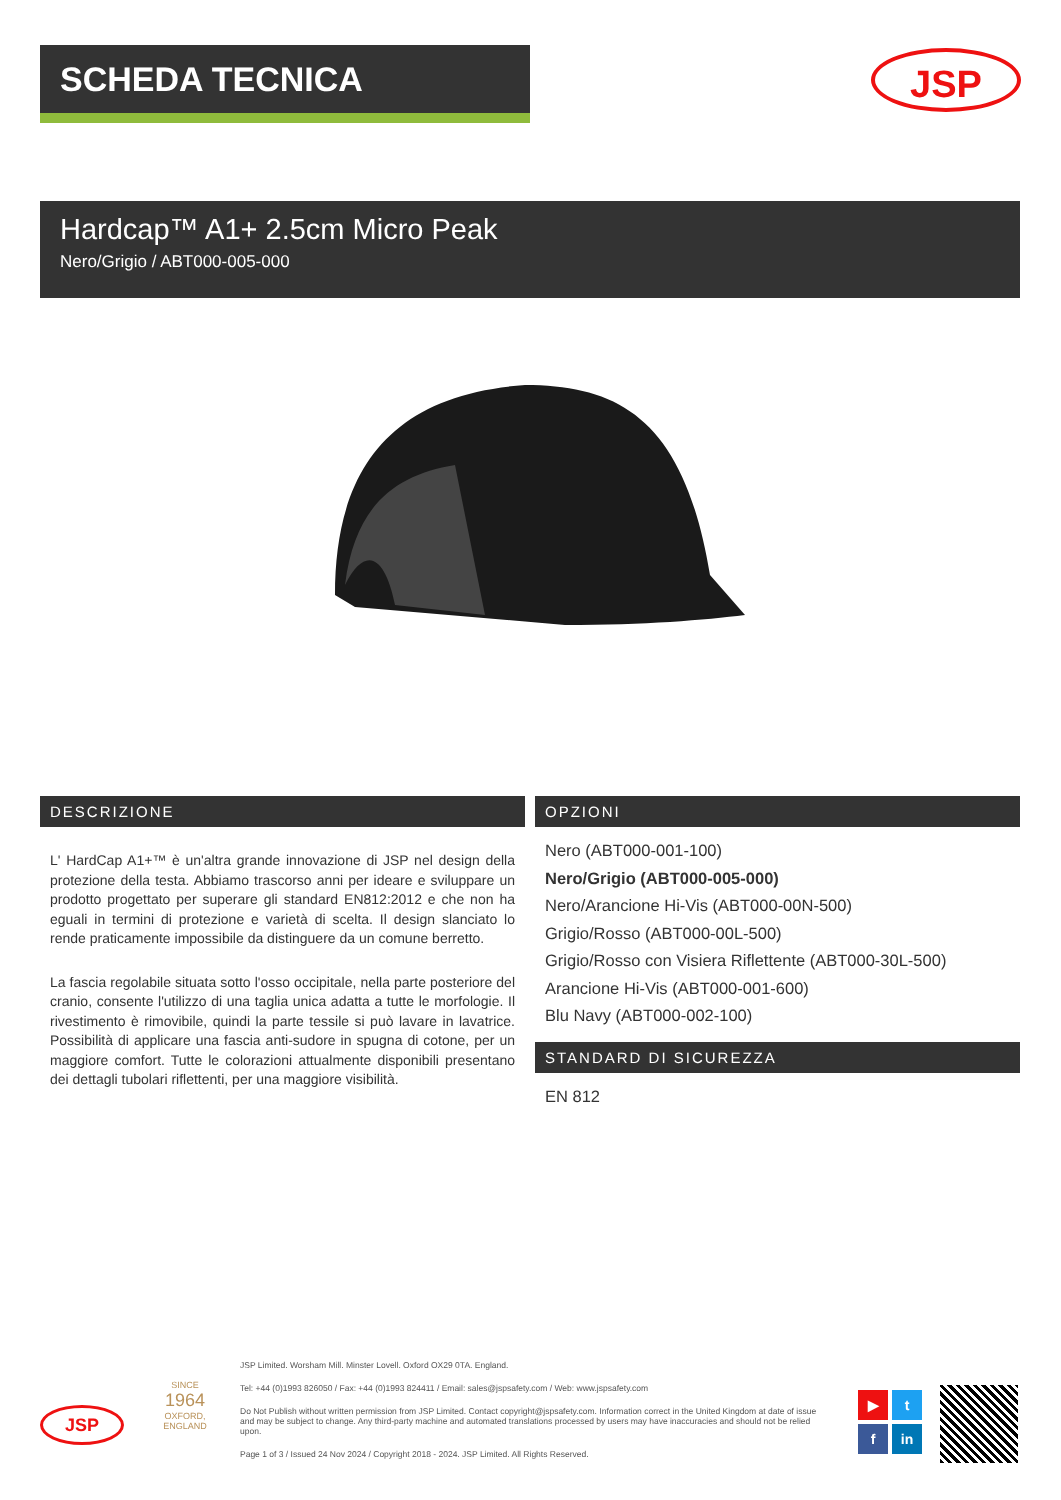SCHEDA TECNICA JSP
Hardcap™ A1+ 2.5cm Micro Peak
Nero/Grigio / ABT000-005-000
DESCRIZIONE
L' HardCap A1+™ è un'altra grande innovazione di JSP nel design della protezione della testa. Abbiamo trascorso anni per ideare e sviluppare un prodotto progettato per superare gli standard EN812:2012 e che non ha eguali in termini di protezione e varietà di scelta. Il design slanciato lo rende praticamente impossibile da distinguere da un comune berretto.
La fascia regolabile situata sotto l'osso occipitale, nella parte posteriore del cranio, consente l'utilizzo di una taglia unica adatta a tutte le morfologie. Il rivestimento è rimovibile, quindi la parte tessile si può lavare in lavatrice. Possibilità di applicare una fascia anti-sudore in spugna di cotone, per un maggiore comfort. Tutte le colorazioni attualmente disponibili presentano dei dettagli tubolari riflettenti, per una maggiore visibilità.
OPZIONI
Nero (ABT000-001-100)
Nero/Grigio (ABT000-005-000)
Nero/Arancione Hi-Vis (ABT000-00N-500)
Grigio/Rosso (ABT000-00L-500)
Grigio/Rosso con Visiera Riflettente (ABT000-30L-500)
Arancione Hi-Vis (ABT000-001-600)
Blu Navy (ABT000-002-100)
STANDARD DI SICUREZZA
EN 812
JSP
SINCE
1964
OXFORD, ENGLAND
JSP Limited. Worsham Mill. Minster Lovell. Oxford OX29 0TA. England.
Tel: +44 (0)1993 826050 / Fax: +44 (0)1993 824411 / Email: sales@jspsafety.com / Web: www.jspsafety.com
Do Not Publish without written permission from JSP Limited. Contact copyright@jspsafety.com. Information correct in the United Kingdom at date of issue and may be subject to change. Any third-party machine and automated translations processed by users may have inaccuracies and should not be relied upon.
Page 1 of 3 / Issued 24 Nov 2024 / Copyright 2018 - 2024. JSP Limited. All Rights Reserved.
▶
t
f
in